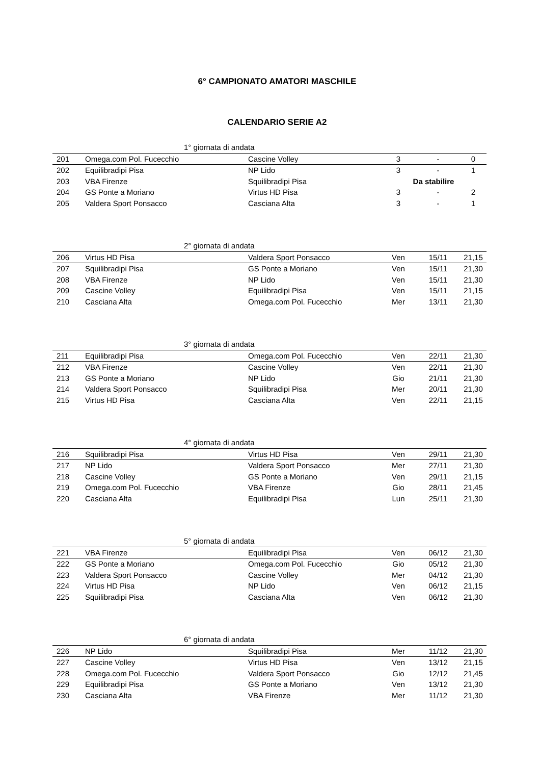6° CAMPIONATO AMATORI MASCHILE
CALENDARIO SERIE A2
| 1° giornata di andata | | | | | |
| --- | --- | --- | --- | --- | --- |
| 201 | Omega.com Pol. Fucecchio | Cascine Volley | 3 | - | 0 |
| 202 | Equilibradipi Pisa | NP Lido | 3 | - | 1 |
| 203 | VBA Firenze | Squilibradipi Pisa | Da stabilire | | |
| 204 | GS Ponte a Moriano | Virtus HD Pisa | 3 | - | 2 |
| 205 | Valdera Sport Ponsacco | Casciana Alta | 3 | - | 1 |
| 2° giornata di andata | | | | | |
| --- | --- | --- | --- | --- | --- |
| 206 | Virtus HD Pisa | Valdera Sport Ponsacco | Ven | 15/11 | 21,15 |
| 207 | Squilibradipi Pisa | GS Ponte a Moriano | Ven | 15/11 | 21,30 |
| 208 | VBA Firenze | NP Lido | Ven | 15/11 | 21,30 |
| 209 | Cascine Volley | Equilibradipi Pisa | Ven | 15/11 | 21,15 |
| 210 | Casciana Alta | Omega.com Pol. Fucecchio | Mer | 13/11 | 21,30 |
| 3° giornata di andata | | | | | |
| --- | --- | --- | --- | --- | --- |
| 211 | Equilibradipi Pisa | Omega.com Pol. Fucecchio | Ven | 22/11 | 21,30 |
| 212 | VBA Firenze | Cascine Volley | Ven | 22/11 | 21,30 |
| 213 | GS Ponte a Moriano | NP Lido | Gio | 21/11 | 21,30 |
| 214 | Valdera Sport Ponsacco | Squilibradipi Pisa | Mer | 20/11 | 21,30 |
| 215 | Virtus HD Pisa | Casciana Alta | Ven | 22/11 | 21,15 |
| 4° giornata di andata | | | | | |
| --- | --- | --- | --- | --- | --- |
| 216 | Squilibradipi Pisa | Virtus HD Pisa | Ven | 29/11 | 21,30 |
| 217 | NP Lido | Valdera Sport Ponsacco | Mer | 27/11 | 21,30 |
| 218 | Cascine Volley | GS Ponte a Moriano | Ven | 29/11 | 21,15 |
| 219 | Omega.com Pol. Fucecchio | VBA Firenze | Gio | 28/11 | 21,45 |
| 220 | Casciana Alta | Equilibradipi Pisa | Lun | 25/11 | 21,30 |
| 5° giornata di andata | | | | | |
| --- | --- | --- | --- | --- | --- |
| 221 | VBA Firenze | Equilibradipi Pisa | Ven | 06/12 | 21,30 |
| 222 | GS Ponte a Moriano | Omega.com Pol. Fucecchio | Gio | 05/12 | 21,30 |
| 223 | Valdera Sport Ponsacco | Cascine Volley | Mer | 04/12 | 21,30 |
| 224 | Virtus HD Pisa | NP Lido | Ven | 06/12 | 21,15 |
| 225 | Squilibradipi Pisa | Casciana Alta | Ven | 06/12 | 21,30 |
| 6° giornata di andata | | | | | |
| --- | --- | --- | --- | --- | --- |
| 226 | NP Lido | Squilibradipi Pisa | Mer | 11/12 | 21,30 |
| 227 | Cascine Volley | Virtus HD Pisa | Ven | 13/12 | 21,15 |
| 228 | Omega.com Pol. Fucecchio | Valdera Sport Ponsacco | Gio | 12/12 | 21,45 |
| 229 | Equilibradipi Pisa | GS Ponte a Moriano | Ven | 13/12 | 21,30 |
| 230 | Casciana Alta | VBA Firenze | Mer | 11/12 | 21,30 |